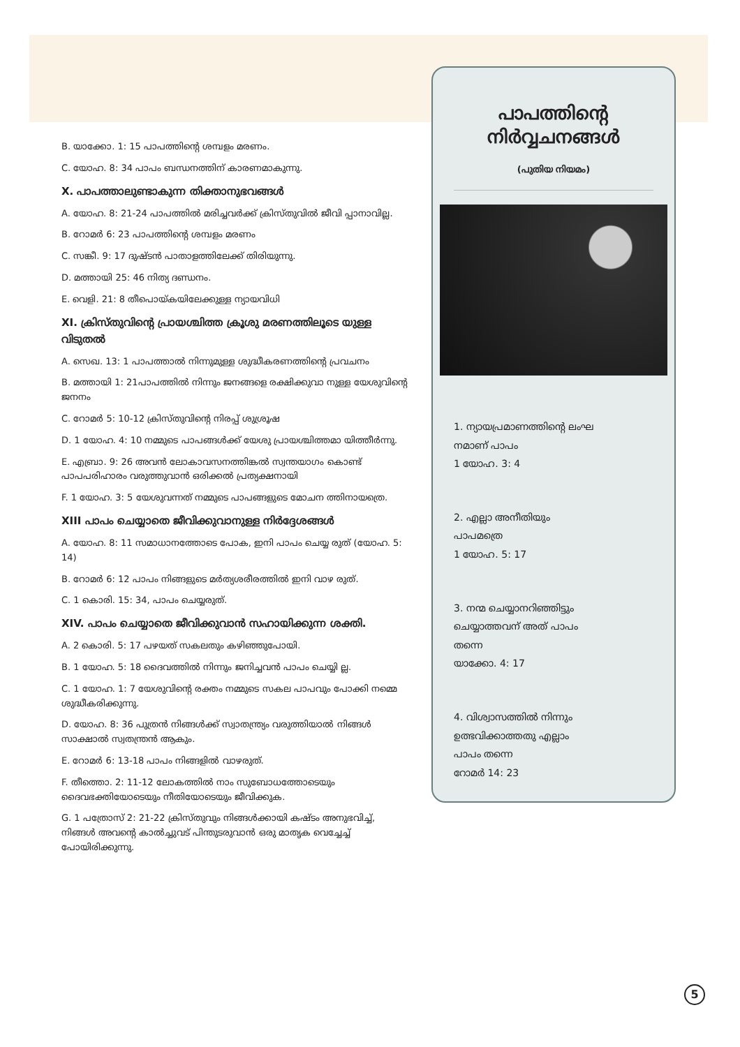B. യാക്കോ. 1: 15 പാപത്തിന്റെ ശമ്പളം മരണം.
C. യോഹ. 8: 34 പാപം ബന്ധനത്തിന് കാരണമാകുന്നു.
X. പാപത്താലുണ്ടാകുന്ന തിക്താനുഭവങ്ങൾ
A. യോഹ. 8: 21-24 പാപത്തിൽ മരിച്ചവർക്ക് ക്രിസ്തുവിൽ ജീവി പ്പാനാവില്ല.
B. റോമർ 6: 23 പാപത്തിന്റെ ശമ്പളം മരണം
C. സങ്കീ. 9: 17 ദുഷ്ടൻ പാതാളത്തിലേക്ക് തിരിയുന്നു.
D. മത്തായി 25: 46 നിത്യ ദണ്ഡനം.
E. വെളി. 21: 8 തീപൊയ്കയിലേക്കുള്ള ന്യായവിധി
XI. ക്രിസ്തുവിന്റെ പ്രായശ്ചിത്ത ക്രൂശു മരണത്തിലൂടെ യുള്ള വിടുതൽ
A. സെഖ. 13: 1 പാപത്താൽ നിന്നുമുള്ള ശുദ്ധീകരണത്തിന്റെ പ്രവചനം
B. മത്തായി 1: 21പാപത്തിൽ നിന്നും ജനങ്ങളെ രക്ഷിക്കുവാ നുള്ള യേശുവിന്റെ ജനനം
C. റോമർ 5: 10-12 ക്രിസ്തുവിന്റെ നിരപ്പ് ശുശ്രൂഷ
D. 1 യോഹ. 4: 10 നമ്മുടെ പാപങ്ങൾക്ക് യേശു പ്രായശ്ചിത്തമാ യിത്തീർന്നു.
E. എബ്രാ. 9: 26 അവൻ ലോകാവസനത്തിങ്കൽ സ്വന്തയാഗം കൊണ്ട് പാപപരിഹാരം വരുത്തുവാൻ ഒരിക്കൽ പ്രത്യക്ഷനായി
F. 1 യോഹ. 3: 5 യേശുവന്നത് നമ്മുടെ പാപങ്ങളുടെ മോചന ത്തിനായത്രെ.
XIII പാപം ചെയ്യാതെ ജീവിക്കുവാനുള്ള നിർദ്ദേശങ്ങൾ
A. യോഹ. 8: 11 സമാധാനത്തോടെ പോക, ഇനി പാപം ചെയ്യ രുത് (യോഹ. 5: 14)
B. റോമർ 6: 12 പാപം നിങ്ങളുടെ മർത്യശരീരത്തിൽ ഇനി വാഴ രുത്.
C. 1 കൊരി. 15: 34, പാപം ചെയ്യരുത്.
XIV. പാപം ചെയ്യാതെ ജീവിക്കുവാൻ സഹായിക്കുന്ന ശക്തി.
A. 2 കൊരി. 5: 17 പഴയത് സകലതും കഴിഞ്ഞുപോയി.
B. 1 യോഹ. 5: 18 ദൈവത്തിൽ നിന്നും ജനിച്ചവൻ പാപം ചെയ്യി ല്ല.
C. 1 യോഹ. 1: 7 യേശുവിന്റെ രക്തം നമ്മുടെ സകല പാപവും പോക്കി നമ്മെ ശുദ്ധീകരിക്കുന്നു.
D. യോഹ. 8: 36 പുത്രൻ നിങ്ങൾക്ക് സ്വാതന്ത്ര്യം വരുത്തിയാൽ നിങ്ങൾ സാക്ഷാൽ സ്വതന്ത്രൻ ആകും.
E. റോമർ 6: 13-18 പാപം നിങ്ങളിൽ വാഴരുത്.
F. തീത്തൊ. 2: 11-12 ലോകത്തിൽ നാം സുബോധത്തോടെയും ദൈവഭക്തിയോടെയും നീതിയോടെയും ജീവിക്കുക.
G. 1 പത്രോസ് 2: 21-22 ക്രിസ്തുവും നിങ്ങൾക്കായി കഷ്ടം അനുഭവിച്ച്, നിങ്ങൾ അവന്റെ കാൽച്ചുവട് പിന്തുടരുവാൻ ഒരു മാതൃക വെച്ചേച്ച് പോയിരിക്കുന്നു.
പാപത്തിന്റെ
നിർവ്വചനങ്ങൾ
(പുതിയ നിയമം)
1. ന്യായപ്രമാണത്തിന്റെ ലംഘ
നമാണ് പാപം
1 യോഹ. 3: 4
2. എല്ലാ അനീതിയും
പാപമത്രെ
1 യോഹ. 5: 17
3. നന്മ ചെയ്യാനറിഞ്ഞിട്ടും
ചെയ്യാത്തവന് അത് പാപം
തന്നെ
യാക്കോ. 4: 17
4. വിശ്വാസത്തിൽ നിന്നും
ഉത്ഭവിക്കാത്തതു എല്ലാം
പാപം തന്നെ
റോമർ 14: 23
5